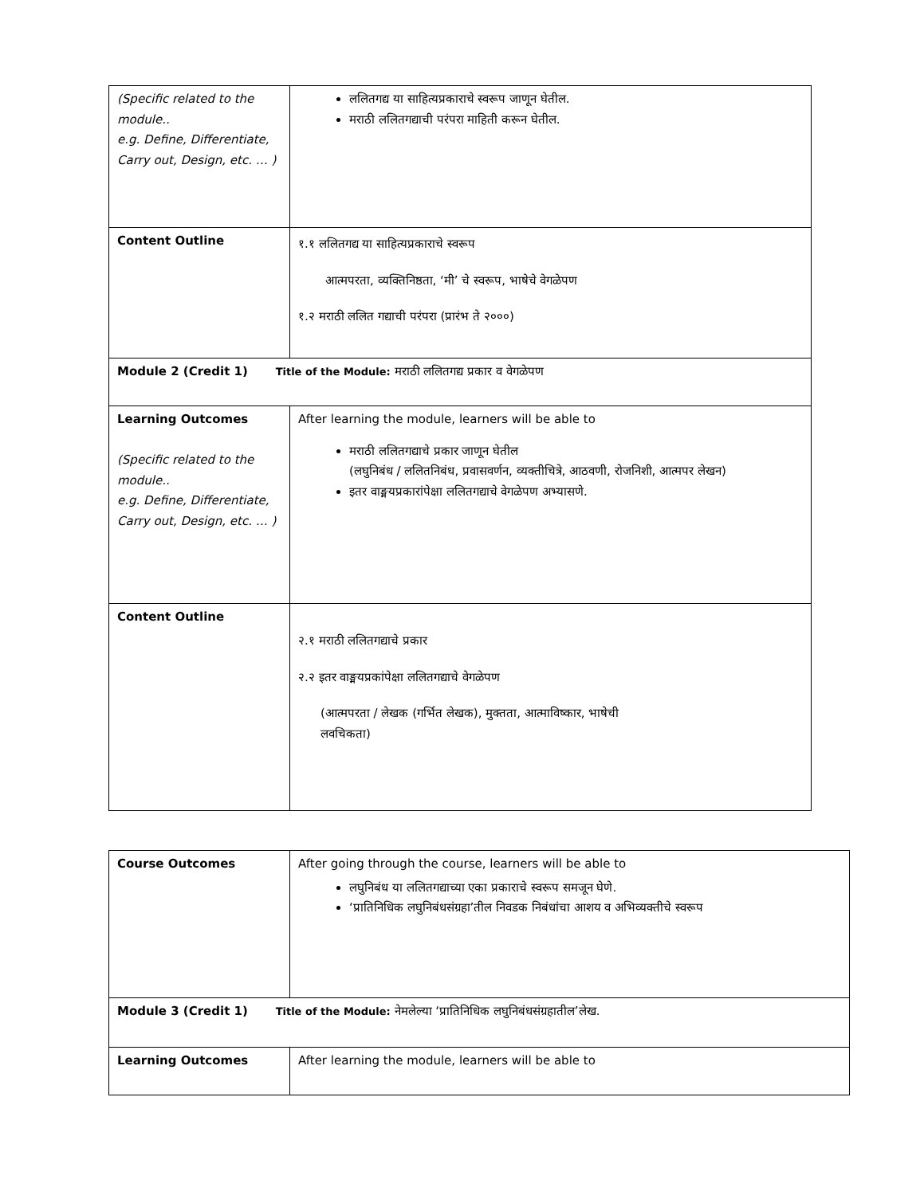| (Specific related to the module.. e.g. Define, Differentiate, Carry out, Design, etc. … ) | ललितगद्य या साहित्यप्रकाराचे स्वरूप जाणून घेतील. मराठी ललितगद्याची परंपरा माहिती करून घेतील. |
| Content Outline | १.१ ललितगद्य या साहित्यप्रकाराचे स्वरूप आत्मपरता, व्यक्तिनिष्ठता, ‘मी’ चे स्वरूप, भाषेचे वेगळेपण १.२ मराठी ललित गद्याची परंपरा (प्रारंभ ते २०००) |
| Module 2 (Credit 1) Title of the Module: मराठी ललितगद्य प्रकार व वेगळेपण | |
| Learning Outcomes (Specific related to the module.. e.g. Define, Differentiate, Carry out, Design, etc. … ) | After learning the module, learners will be able to मराठी ललितगद्याचे प्रकार जाणून घेतील (लघुनिबंध / ललितनिबंध, प्रवासवर्णन, व्यक्तीचित्रे, आठवणी, रोजनिशी, आत्मपर लेखन) इतर वाङ्मयप्रकारांपेक्षा ललितगद्याचे वेगळेपण अभ्यासणे. |
| Content Outline | २.१ मराठी ललितगद्याचे प्रकार २.२ इतर वाङ्मयप्रकांपेक्षा ललितगद्याचे वेगळेपण (आत्मपरता / लेखक (गर्भित लेखक), मुक्तता, आत्माविष्कार, भाषेची लवचिकता) |
| Course Outcomes | After going through the course, learners will be able to लघुनिबंध या ललितगद्याच्या एका प्रकाराचे स्वरूप समजून घेणे. ‘प्रातिनिधिक लघुनिबंधसंग्रहा’तील निवडक निबंधांचा आशय व अभिव्यक्तीचे स्वरूप |
| Module 3 (Credit 1) Title of the Module: नेमलेल्या ‘प्रातिनिधिक लघुनिबंधसंग्रहातील’लेख. | |
| Learning Outcomes | After learning the module, learners will be able to |